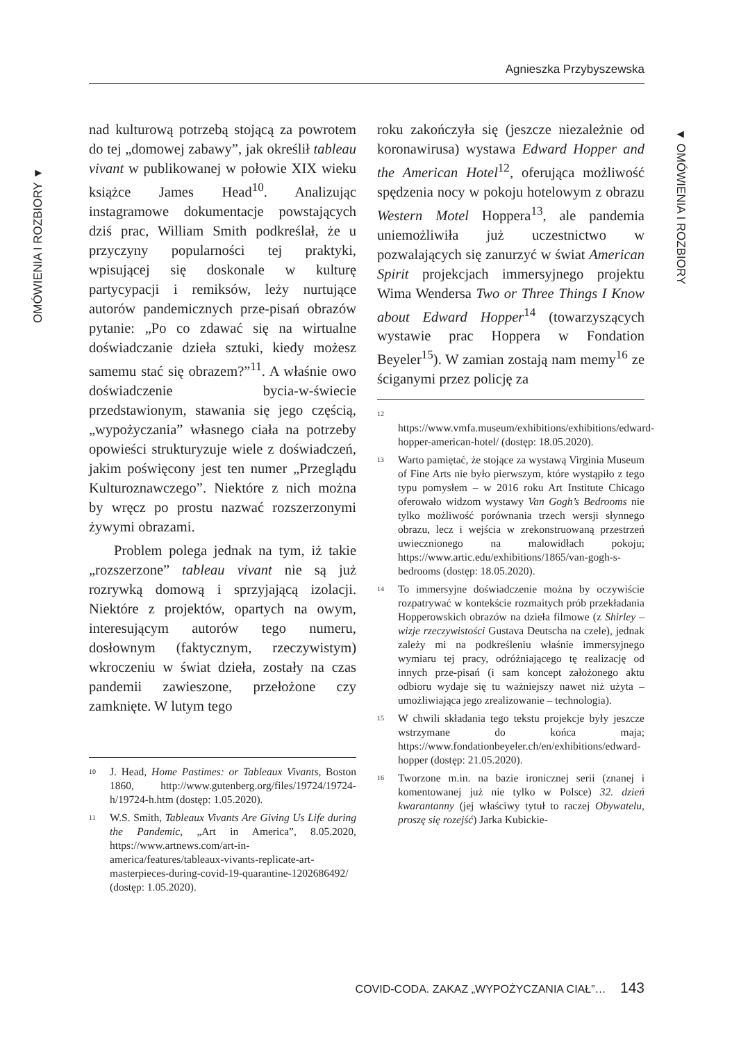Agnieszka Przybyszewska
OMÓWIENIA I ROZBIORY ▼
▼ OMÓWIENIA I ROZBIORY
nad kulturową potrzebą stojącą za powrotem do tej „domowej zabawy”, jak określił tableau vivant w publikowanej w połowie XIX wieku książce James Head<sup>10</sup>. Analizując instagramowe dokumentacje powstających dziś prac, William Smith podkreślał, że u przyczyny popularności tej praktyki, wpisującej się doskonale w kulturę partycypacji i remiksów, leży nurtujące autorów pandemicznych prze-pisań obrazów pytanie: „Po co zdawać się na wirtualne doświadczanie dzieła sztuki, kiedy możesz samemu stać się obrazem?”<sup>11</sup>. A właśnie owo doświadczenie bycia-w-świecie przedstawionym, stawania się jego częścią, „wypożyczania” własnego ciała na potrzeby opowieści strukturyzuje wiele z doświadczeń, jakim poświęcony jest ten numer „Przeglądu Kulturoznawczego”. Niektóre z nich można by wręcz po prostu nazwać rozszerzonymi żywymi obrazami.
Problem polega jednak na tym, iż takie „rozszerzone” tableau vivant nie są już rozrywką domową i sprzyjającą izolacji. Niektóre z projektów, opartych na owym, interesującym autorów tego numeru, dosłownym (faktycznym, rzeczywistym) wkroczeniu w świat dzieła, zostały na czas pandemii zawieszone, przełożone czy zamknięte. W lutym tego
<sup>10</sup> J. Head, Home Pastimes: or Tableaux Vivants, Boston 1860, http://www.gutenberg.org/files/19724/19724-h/19724-h.htm (dostęp: 1.05.2020).
<sup>11</sup> W.S. Smith, Tableaux Vivants Are Giving Us Life during the Pandemic, „Art in America”, 8.05.2020, https://www.artnews.com/art-in-america/features/tableaux-vivants-replicate-art-masterpieces-during-covid-19-quarantine-1202686492/ (dostęp: 1.05.2020).
roku zakończyła się (jeszcze niezależnie od koronawirusa) wystawa Edward Hopper and the American Hotel<sup>12</sup>, oferująca możliwość spędzenia nocy w pokoju hotelowym z obrazu Western Motel Hoppera<sup>13</sup>, ale pandemia uniemożliwiła już uczestnictwo w pozwalających się zanurzyć w świat American Spirit projekcjach immersyjnego projektu Wima Wendersa Two or Three Things I Know about Edward Hopper<sup>14</sup> (towarzyszących wystawie prac Hoppera w Fondation Beyeler<sup>15</sup>). W zamian zostają nam memy<sup>16</sup> ze ściganymi przez policję za
<sup>12</sup> https://www.vmfa.museum/exhibitions/exhibitions/edward-hopper-american-hotel/ (dostęp: 18.05.2020).
<sup>13</sup> Warto pamiętać, że stojące za wystawą Virginia Museum of Fine Arts nie było pierwszym, które wystąpiło z tego typu pomysłem – w 2016 roku Art Institute Chicago oferowało widzom wystawy Van Gogh’s Bedrooms nie tylko możliwość porównania trzech wersji słynnego obrazu, lecz i wejścia w zrekonstruowaną przestrzeń uwiecznionego na malowidłach pokoju; https://www.artic.edu/exhibitions/1865/van-gogh-s-bedrooms (dostęp: 18.05.2020).
<sup>14</sup> To immersyjne doświadczenie można by oczywiście rozpatrywać w kontekście rozmaitych prób przekładania Hopperowskich obrazów na dzieła filmowe (z Shirley – wizje rzeczywistości Gustava Deutscha na czele), jednak zależy mi na podkreśleniu właśnie immersyjnego wymiaru tej pracy, odróżniającego tę realizację od innych prze-pisań (i sam koncept założonego aktu odbioru wydaje się tu ważniejszy nawet niż użyta – umożliwiająca jego zrealizowanie – technologia).
<sup>15</sup> W chwili składania tego tekstu projekcje były jeszcze wstrzymane do końca maja; https://www.fondationbeyeler.ch/en/exhibitions/edward-hopper (dostęp: 21.05.2020).
<sup>16</sup> Tworzone m.in. na bazie ironicznej serii (znanej i komentowanej już nie tylko w Polsce) 32. dzień kwarantanny (jej właściwy tytuł to raczej Obywatelu, proszę się rozejść) Jarka Kubickie-
COVID-CODA. ZAKAZ „WYPOŻYCZANIA CIAŁ”… 143